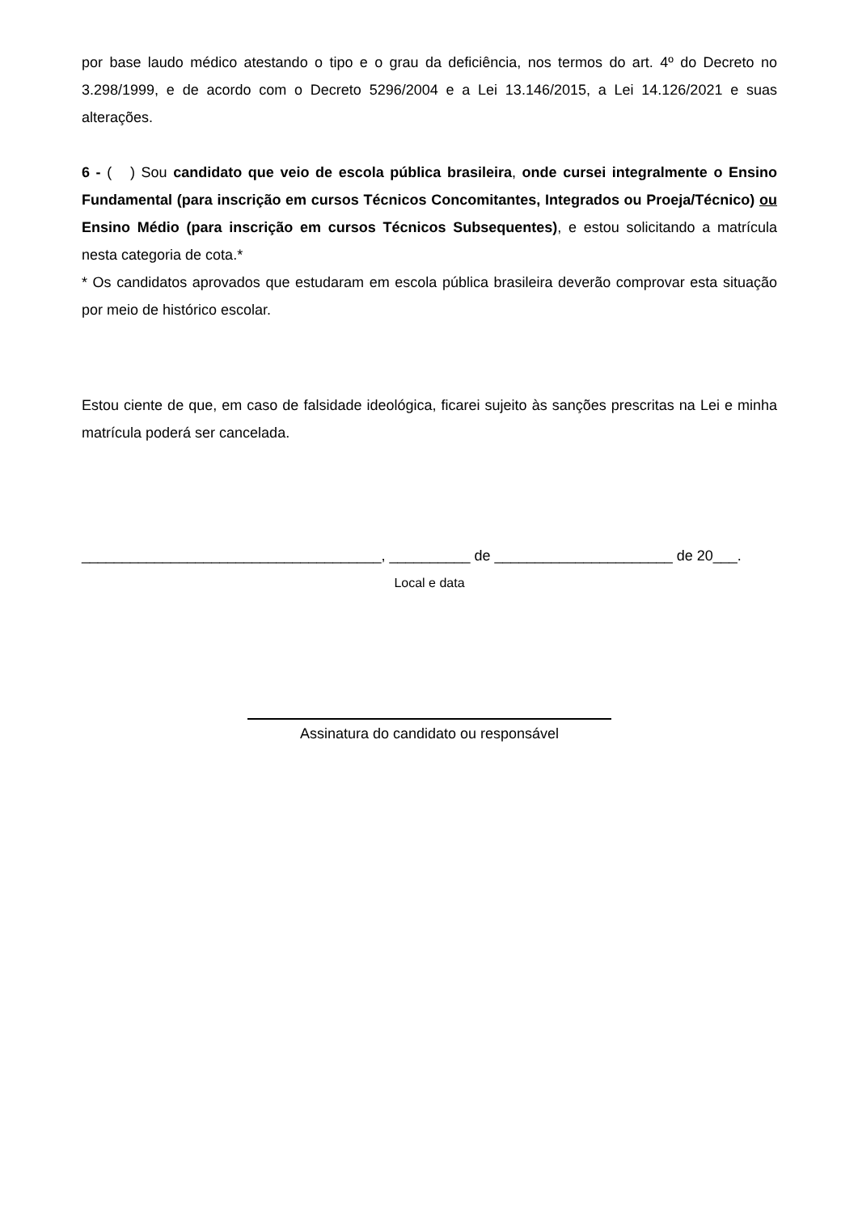por base laudo médico atestando o tipo e o grau da deficiência, nos termos do art. 4º do Decreto no 3.298/1999, e de acordo com o Decreto 5296/2004 e a Lei 13.146/2015, a Lei 14.126/2021 e suas alterações.
6 - ( ) Sou candidato que veio de escola pública brasileira, onde cursei integralmente o Ensino Fundamental (para inscrição em cursos Técnicos Concomitantes, Integrados ou Proeja/Técnico) ou Ensino Médio (para inscrição em cursos Técnicos Subsequentes), e estou solicitando a matrícula nesta categoria de cota.*
* Os candidatos aprovados que estudaram em escola pública brasileira deverão comprovar esta situação por meio de histórico escolar.
Estou ciente de que, em caso de falsidade ideológica, ficarei sujeito às sanções prescritas na Lei e minha matrícula poderá ser cancelada.
_____________________________________, __________ de ______________________ de 20___.
Local e data
Assinatura do candidato ou responsável